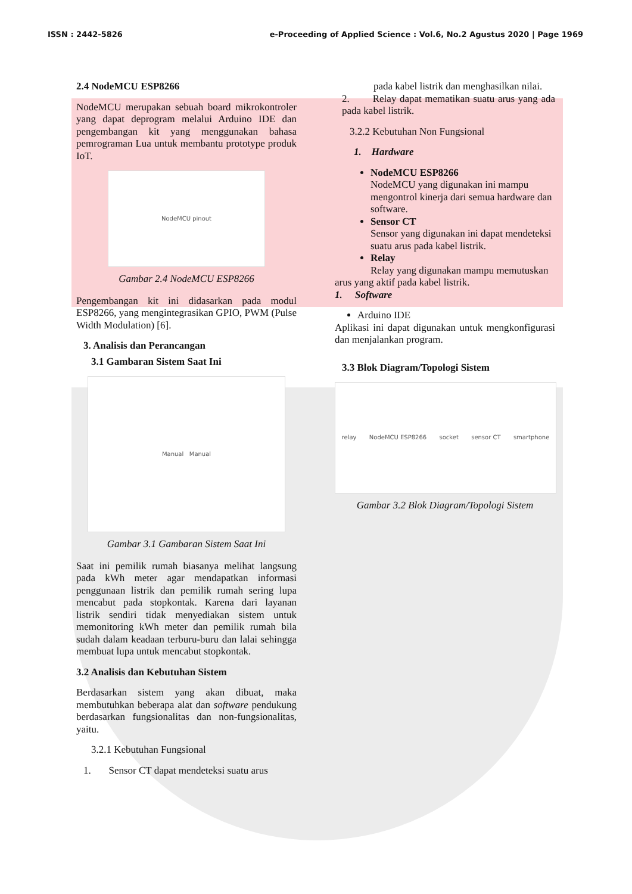ISSN : 2442-5826 e-Proceeding of Applied Science : Vol.6, No.2 Agustus 2020 | Page 1969
2.4 NodeMCU ESP8266
NodeMCU merupakan sebuah board mikrokontroler yang dapat deprogram melalui Arduino IDE dan pengembangan kit yang menggunakan bahasa pemrograman Lua untuk membantu prototype produk IoT.
NodeMCU pinout
Gambar 2.4 NodeMCU ESP8266
Pengembangan kit ini didasarkan pada modul ESP8266, yang mengintegrasikan GPIO, PWM (Pulse Width Modulation) [6].
3. Analisis dan Perancangan
3.1 Gambaran Sistem Saat Ini
Manual Manual
Gambar 3.1 Gambaran Sistem Saat Ini
Saat ini pemilik rumah biasanya melihat langsung pada kWh meter agar mendapatkan informasi penggunaan listrik dan pemilik rumah sering lupa mencabut pada stopkontak. Karena dari layanan listrik sendiri tidak menyediakan sistem untuk memonitoring kWh meter dan pemilik rumah bila sudah dalam keadaan terburu-buru dan lalai sehingga membuat lupa untuk mencabut stopkontak.
3.2 Analisis dan Kebutuhan Sistem
Berdasarkan sistem yang akan dibuat, maka membutuhkan beberapa alat dan software pendukung berdasarkan fungsionalitas dan non-fungsionalitas, yaitu.
3.2.1 Kebutuhan Fungsional
1. Sensor CT dapat mendeteksi suatu arus
pada kabel listrik dan menghasilkan nilai.
2. Relay dapat mematikan suatu arus yang ada pada kabel listrik.
3.2.2 Kebutuhan Non Fungsional
1. Hardware
NodeMCU ESP8266
NodeMCU yang digunakan ini mampu mengontrol kinerja dari semua hardware dan software.
Sensor CT
Sensor yang digunakan ini dapat mendeteksi suatu arus pada kabel listrik.
Relay
Relay yang digunakan mampu memutuskan
arus yang aktif pada kabel listrik.
1. Software
Arduino IDE
Aplikasi ini dapat digunakan untuk mengkonfigurasi dan menjalankan program.
3.3 Blok Diagram/Topologi Sistem
relay NodeMCU ESP8266 socket sensor CT smartphone
Gambar 3.2 Blok Diagram/Topologi Sistem